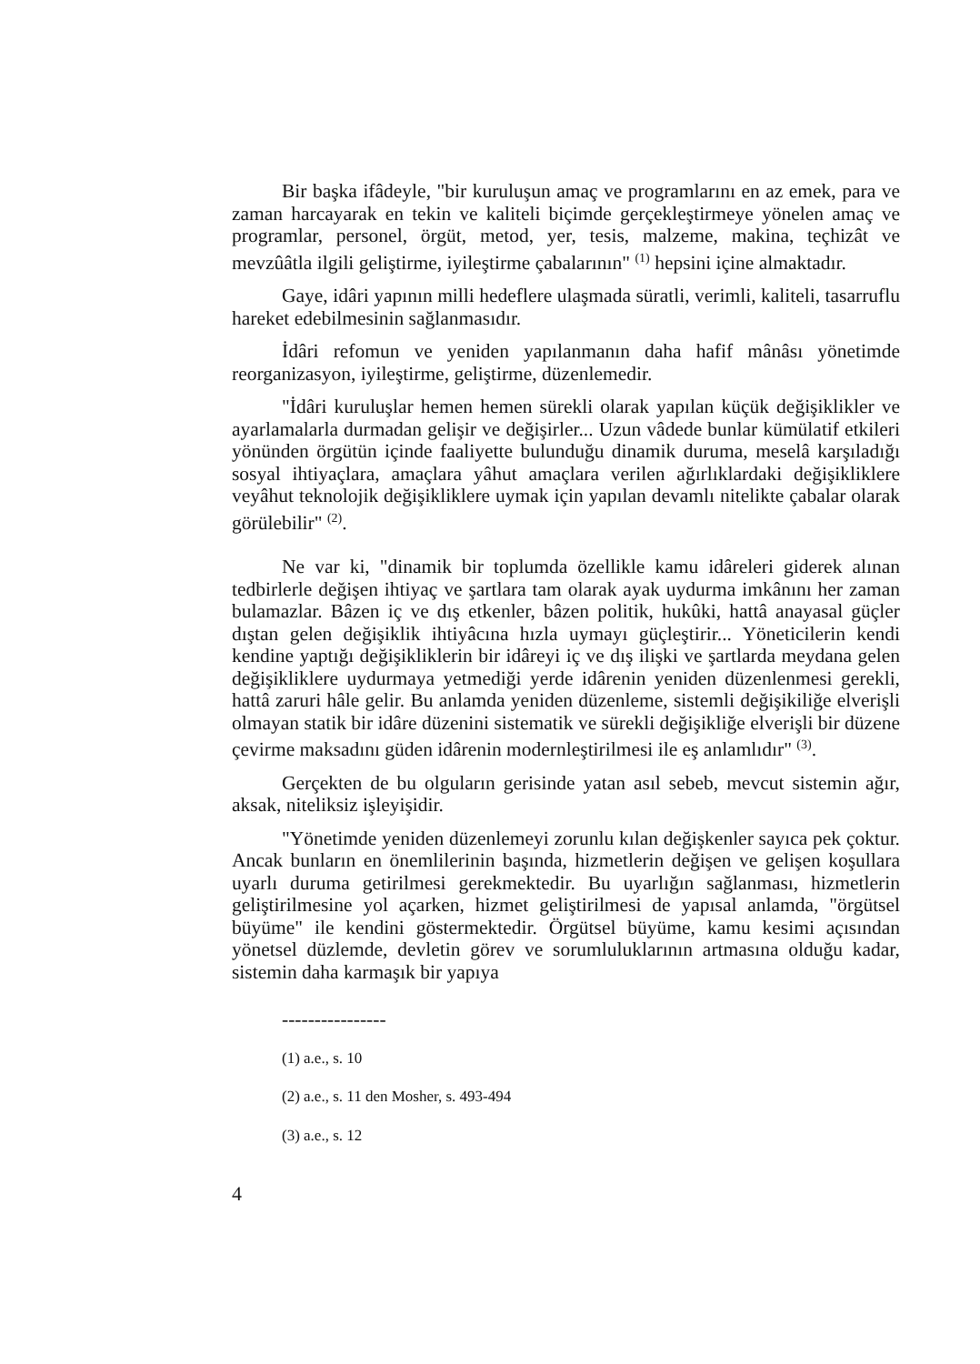Bir başka ifâdeyle, "bir kuruluşun amaç ve programlarını en az emek, para ve zaman harcayarak en tekin ve kaliteli biçimde gerçekleştirmeye yönelen amaç ve programlar, personel, örgüt, metod, yer, tesis, malzeme, makina, teçhizât ve mevzûâtla ilgili geliştirme, iyileştirme çabalarının" <sup>(1)</sup> hepsini içine almaktadır.
Gaye, idâri yapının milli hedeflere ulaşmada süratli, verimli, kaliteli, tasarruflu hareket edebilmesinin sağlanmasıdır.
İdâri refomun ve yeniden yapılanmanın daha hafif mânâsı yönetimde reorganizasyon, iyileştirme, geliştirme, düzenlemedir.
"İdâri kuruluşlar hemen hemen sürekli olarak yapılan küçük değişiklikler ve ayarlamalarla durmadan gelişir ve değişirler... Uzun vâdede bunlar kümülatif etkileri yönünden örgütün içinde faaliyette bulunduğu dinamik duruma, meselâ karşıladığı sosyal ihtiyaçlara, amaçlara yâhut amaçlara verilen ağırlıklardaki değişikliklere veyâhut teknolojik değişikliklere uymak için yapılan devamlı nitelikte çabalar olarak görülebilir" <sup>(2)</sup>.
Ne var ki, "dinamik bir toplumda özellikle kamu idâreleri giderek alınan tedbirlerle değişen ihtiyaç ve şartlara tam olarak ayak uydurma imkânını her zaman bulamazlar. Bâzen iç ve dış etkenler, bâzen politik, hukûki, hattâ anayasal güçler dıştan gelen değişiklik ihtiyâcına hızla uymayı güçleştirir... Yöneticilerin kendi kendine yaptığı değişikliklerin bir idâreyi iç ve dış ilişki ve şartlarda meydana gelen değişikliklere uydurmaya yetmediği yerde idârenin yeniden düzenlenmesi gerekli, hattâ zaruri hâle gelir. Bu anlamda yeniden düzenleme, sistemli değişikiliğe elverişli olmayan statik bir idâre düzenini sistematik ve sürekli değişikliğe elverişli bir düzene çevirme maksadını güden idârenin modernleştirilmesi ile eş anlamlıdır" <sup>(3)</sup>.
Gerçekten de bu olguların gerisinde yatan asıl sebeb, mevcut sistemin ağır, aksak, niteliksiz işleyişidir.
"Yönetimde yeniden düzenlemeyi zorunlu kılan değişkenler sayıca pek çoktur. Ancak bunların en önemlilerinin başında, hizmetlerin değişen ve gelişen koşullara uyarlı duruma getirilmesi gerekmektedir. Bu uyarlığın sağlanması, hizmetlerin geliştirilmesine yol açarken, hizmet geliştirilmesi de yapısal anlamda, "örgütsel büyüme" ile kendini göstermektedir. Örgütsel büyüme, kamu kesimi açısından yönetsel düzlemde, devletin görev ve sorumluluklarının artmasına olduğu kadar, sistemin daha karmaşık bir yapıya
----------------
(1) a.e., s. 10
(2) a.e., s. 11 den Mosher, s. 493-494
(3) a.e., s. 12
4